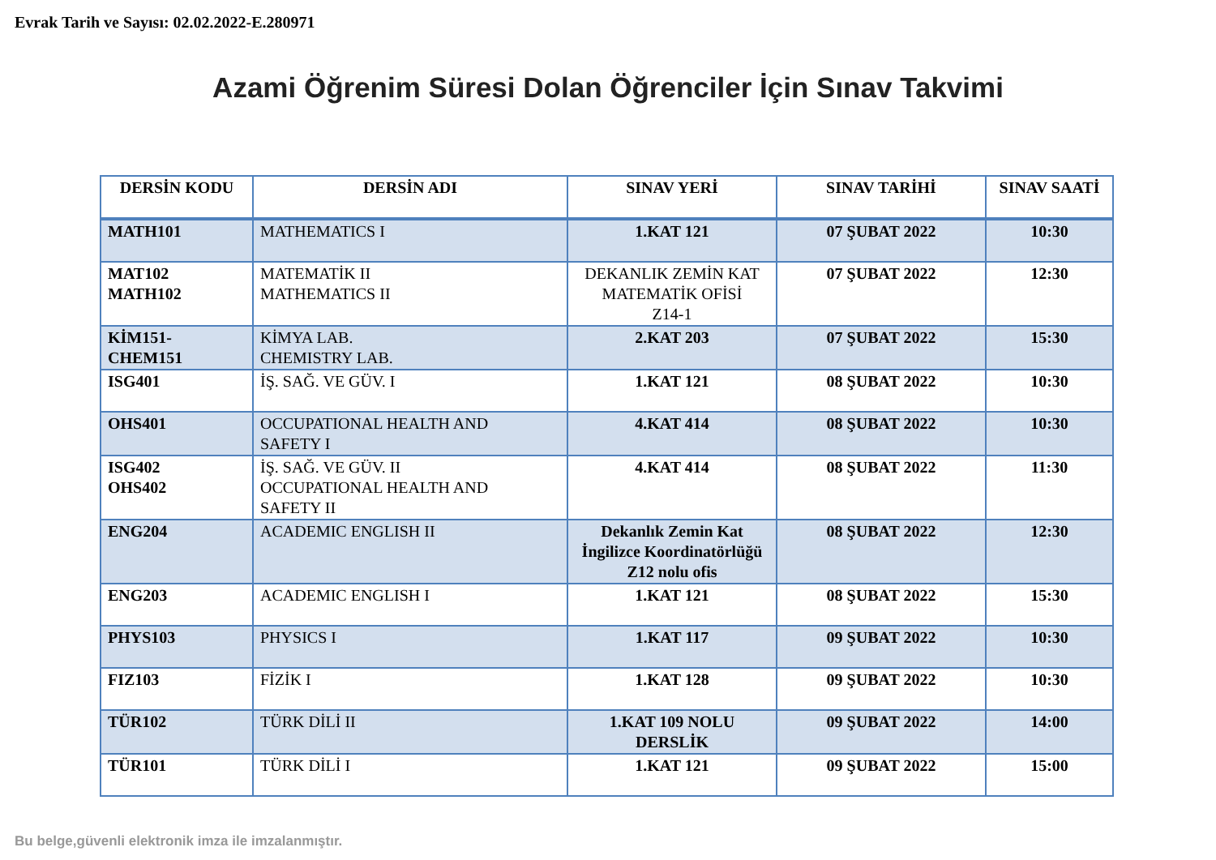Evrak Tarih ve Sayısı: 02.02.2022-E.280971
Azami Öğrenim Süresi Dolan Öğrenciler İçin Sınav Takvimi
| DERSİN KODU | DERSİN ADI | SINAV YERİ | SINAV TARİHİ | SINAV SAATİ |
| --- | --- | --- | --- | --- |
| MATH101 | MATHEMATICS I | 1.KAT 121 | 07 ŞUBAT 2022 | 10:30 |
| MAT102 MATH102 | MATEMATİK II MATHEMATICS II | DEKANLIK ZEMİN KAT MATEMATİK OFİSİ Z14-1 | 07 ŞUBAT 2022 | 12:30 |
| KİM151- CHEM151 | KİMYA LAB. CHEMISTRY LAB. | 2.KAT 203 | 07 ŞUBAT 2022 | 15:30 |
| ISG401 | İŞ. SAĞ. VE GÜV. I | 1.KAT 121 | 08 ŞUBAT 2022 | 10:30 |
| OHS401 | OCCUPATIONAL HEALTH AND SAFETY I | 4.KAT 414 | 08 ŞUBAT 2022 | 10:30 |
| ISG402 OHS402 | İŞ. SAĞ. VE GÜV. II OCCUPATIONAL HEALTH AND SAFETY II | 4.KAT 414 | 08 ŞUBAT 2022 | 11:30 |
| ENG204 | ACADEMIC ENGLISH II | Dekanlık Zemin Kat İngilizce Koordinatörlüğü Z12 nolu ofis | 08 ŞUBAT 2022 | 12:30 |
| ENG203 | ACADEMIC ENGLISH I | 1.KAT 121 | 08 ŞUBAT 2022 | 15:30 |
| PHYS103 | PHYSICS I | 1.KAT 117 | 09 ŞUBAT 2022 | 10:30 |
| FIZ103 | FİZİK I | 1.KAT 128 | 09 ŞUBAT 2022 | 10:30 |
| TÜR102 | TÜRK DİLİ II | 1.KAT 109 NOLU DERSLİK | 09 ŞUBAT 2022 | 14:00 |
| TÜR101 | TÜRK DİLİ I | 1.KAT 121 | 09 ŞUBAT 2022 | 15:00 |
Bu belge,güvenli elektronik imza ile imzalanmıştır.